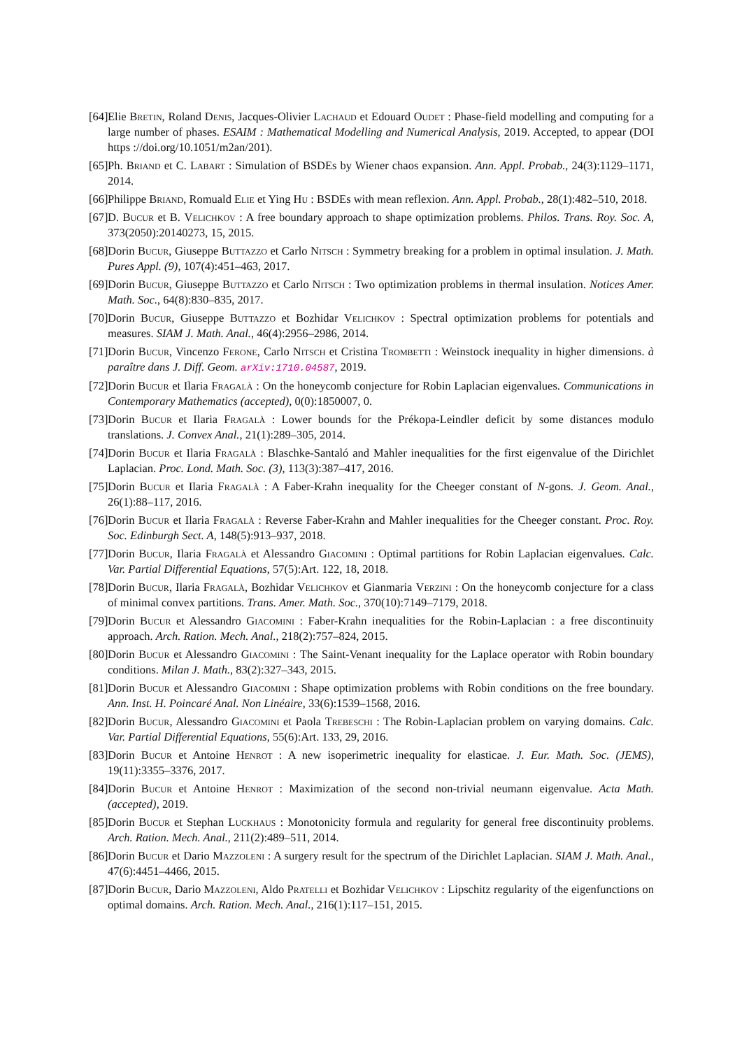[64] Elie Bretin, Roland Denis, Jacques-Olivier Lachaud et Edouard Oudet : Phase-field modelling and computing for a large number of phases. ESAIM : Mathematical Modelling and Numerical Analysis, 2019. Accepted, to appear (DOI https ://doi.org/10.1051/m2an/201).
[65] Ph. Briand et C. Labart : Simulation of BSDEs by Wiener chaos expansion. Ann. Appl. Probab., 24(3):1129–1171, 2014.
[66] Philippe Briand, Romuald Elie et Ying Hu : BSDEs with mean reflexion. Ann. Appl. Probab., 28(1):482–510, 2018.
[67] D. Bucur et B. Velichkov : A free boundary approach to shape optimization problems. Philos. Trans. Roy. Soc. A, 373(2050):20140273, 15, 2015.
[68] Dorin Bucur, Giuseppe Buttazzo et Carlo Nitsch : Symmetry breaking for a problem in optimal insulation. J. Math. Pures Appl. (9), 107(4):451–463, 2017.
[69] Dorin Bucur, Giuseppe Buttazzo et Carlo Nitsch : Two optimization problems in thermal insulation. Notices Amer. Math. Soc., 64(8):830–835, 2017.
[70] Dorin Bucur, Giuseppe Buttazzo et Bozhidar Velichkov : Spectral optimization problems for potentials and measures. SIAM J. Math. Anal., 46(4):2956–2986, 2014.
[71] Dorin Bucur, Vincenzo Ferone, Carlo Nitsch et Cristina Trombetti : Weinstock inequality in higher dimensions. à paraître dans J. Diff. Geom. arXiv:1710.04587, 2019.
[72] Dorin Bucur et Ilaria Fragalà : On the honeycomb conjecture for Robin Laplacian eigenvalues. Communications in Contemporary Mathematics (accepted), 0(0):1850007, 0.
[73] Dorin Bucur et Ilaria Fragalà : Lower bounds for the Prékopa-Leindler deficit by some distances modulo translations. J. Convex Anal., 21(1):289–305, 2014.
[74] Dorin Bucur et Ilaria Fragalà : Blaschke-Santaló and Mahler inequalities for the first eigenvalue of the Dirichlet Laplacian. Proc. Lond. Math. Soc. (3), 113(3):387–417, 2016.
[75] Dorin Bucur et Ilaria Fragalà : A Faber-Krahn inequality for the Cheeger constant of N-gons. J. Geom. Anal., 26(1):88–117, 2016.
[76] Dorin Bucur et Ilaria Fragalà : Reverse Faber-Krahn and Mahler inequalities for the Cheeger constant. Proc. Roy. Soc. Edinburgh Sect. A, 148(5):913–937, 2018.
[77] Dorin Bucur, Ilaria Fragalà et Alessandro Giacomini : Optimal partitions for Robin Laplacian eigenvalues. Calc. Var. Partial Differential Equations, 57(5):Art. 122, 18, 2018.
[78] Dorin Bucur, Ilaria Fragalà, Bozhidar Velichkov et Gianmaria Verzini : On the honeycomb conjecture for a class of minimal convex partitions. Trans. Amer. Math. Soc., 370(10):7149–7179, 2018.
[79] Dorin Bucur et Alessandro Giacomini : Faber-Krahn inequalities for the Robin-Laplacian : a free discontinuity approach. Arch. Ration. Mech. Anal., 218(2):757–824, 2015.
[80] Dorin Bucur et Alessandro Giacomini : The Saint-Venant inequality for the Laplace operator with Robin boundary conditions. Milan J. Math., 83(2):327–343, 2015.
[81] Dorin Bucur et Alessandro Giacomini : Shape optimization problems with Robin conditions on the free boundary. Ann. Inst. H. Poincaré Anal. Non Linéaire, 33(6):1539–1568, 2016.
[82] Dorin Bucur, Alessandro Giacomini et Paola Trebeschi : The Robin-Laplacian problem on varying domains. Calc. Var. Partial Differential Equations, 55(6):Art. 133, 29, 2016.
[83] Dorin Bucur et Antoine Henrot : A new isoperimetric inequality for elasticae. J. Eur. Math. Soc. (JEMS), 19(11):3355–3376, 2017.
[84] Dorin Bucur et Antoine Henrot : Maximization of the second non-trivial neumann eigenvalue. Acta Math. (accepted), 2019.
[85] Dorin Bucur et Stephan Luckhaus : Monotonicity formula and regularity for general free discontinuity problems. Arch. Ration. Mech. Anal., 211(2):489–511, 2014.
[86] Dorin Bucur et Dario Mazzoleni : A surgery result for the spectrum of the Dirichlet Laplacian. SIAM J. Math. Anal., 47(6):4451–4466, 2015.
[87] Dorin Bucur, Dario Mazzoleni, Aldo Pratelli et Bozhidar Velichkov : Lipschitz regularity of the eigenfunctions on optimal domains. Arch. Ration. Mech. Anal., 216(1):117–151, 2015.